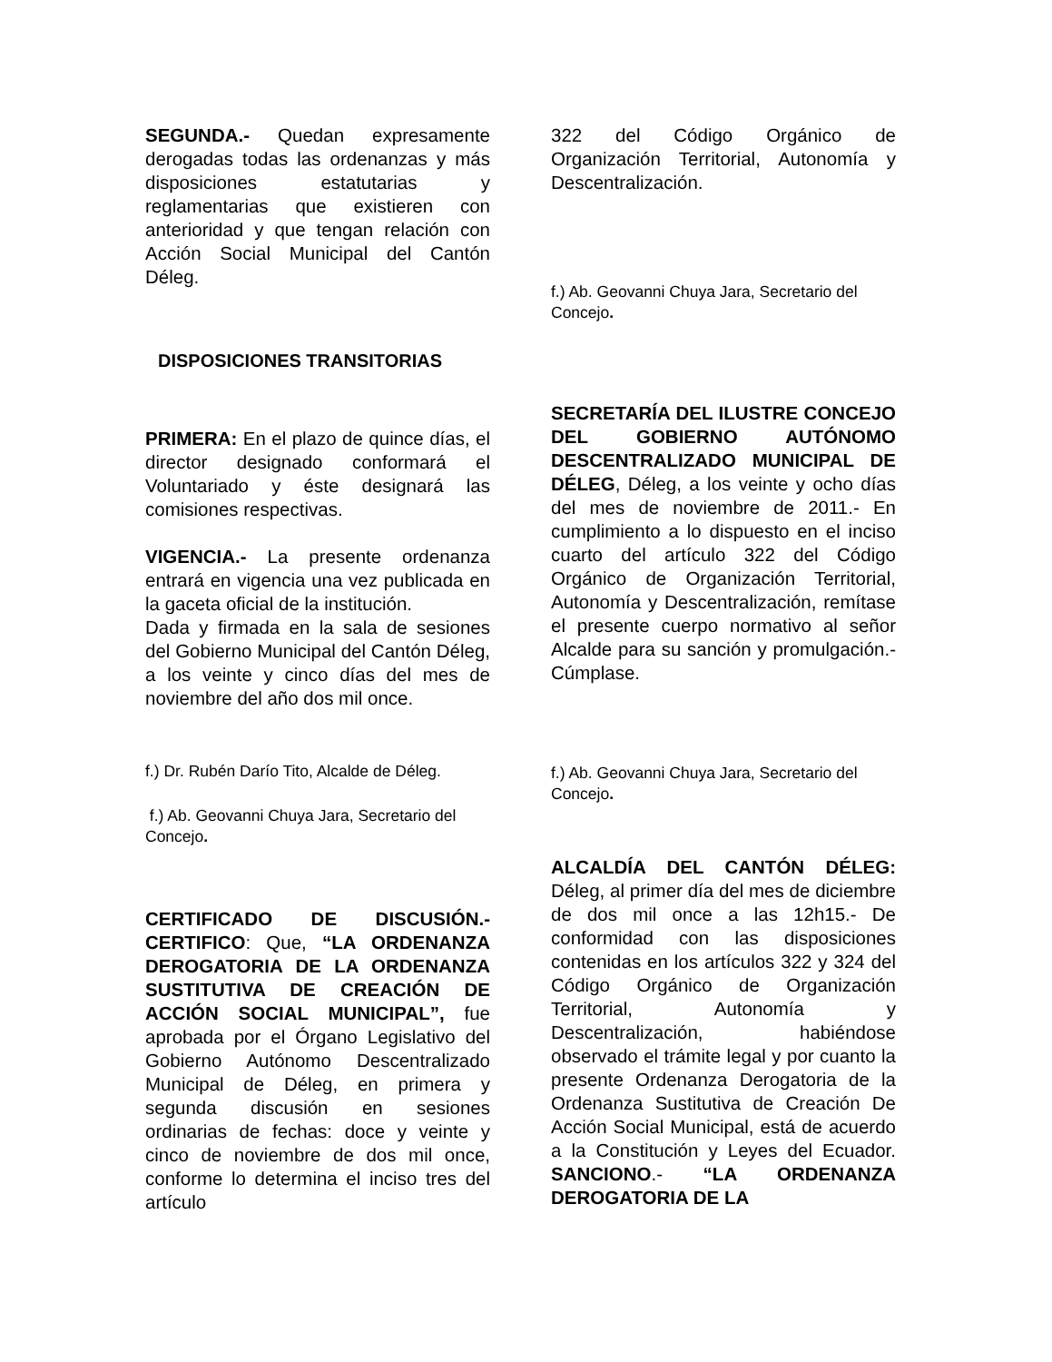SEGUNDA.- Quedan expresamente derogadas todas las ordenanzas y más disposiciones estatutarias y reglamentarias que existieren con anterioridad y que tengan relación con Acción Social Municipal del Cantón Déleg.
DISPOSICIONES TRANSITORIAS
PRIMERA: En el plazo de quince días, el director designado conformará el Voluntariado y éste designará las comisiones respectivas.
VIGENCIA.- La presente ordenanza entrará en vigencia una vez publicada en la gaceta oficial de la institución.
Dada y firmada en la sala de sesiones del Gobierno Municipal del Cantón Déleg, a los veinte y cinco días del mes de noviembre del año dos mil once.
f.) Dr. Rubén Darío Tito, Alcalde de Déleg.
f.) Ab. Geovanni Chuya Jara, Secretario del Concejo.
CERTIFICADO DE DISCUSIÓN.- CERTIFICO: Que, “LA ORDENANZA DEROGATORIA DE LA ORDENANZA SUSTITUTIVA DE CREACIÓN DE ACCIÓN SOCIAL MUNICIPAL”, fue aprobada por el Órgano Legislativo del Gobierno Autónomo Descentralizado Municipal de Déleg, en primera y segunda discusión en sesiones ordinarias de fechas: doce y veinte y cinco de noviembre de dos mil once, conforme lo determina el inciso tres del artículo
322 del Código Orgánico de Organización Territorial, Autonomía y Descentralización.
f.) Ab. Geovanni Chuya Jara, Secretario del Concejo.
SECRETARÍA DEL ILUSTRE CONCEJO DEL GOBIERNO AUTÓNOMO DESCENTRALIZADO MUNICIPAL DE DÉLEG, Déleg, a los veinte y ocho días del mes de noviembre de 2011.- En cumplimiento a lo dispuesto en el inciso cuarto del artículo 322 del Código Orgánico de Organización Territorial, Autonomía y Descentralización, remítase el presente cuerpo normativo al señor Alcalde para su sanción y promulgación.- Cúmplase.
f.) Ab. Geovanni Chuya Jara, Secretario del Concejo.
ALCALDÍA DEL CANTÓN DÉLEG: Déleg, al primer día del mes de diciembre de dos mil once a las 12h15.- De conformidad con las disposiciones contenidas en los artículos 322 y 324 del Código Orgánico de Organización Territorial, Autonomía y Descentralización, habiéndose observado el trámite legal y por cuanto la presente Ordenanza Derogatoria de la Ordenanza Sustitutiva de Creación De Acción Social Municipal, está de acuerdo a la Constitución y Leyes del Ecuador. SANCIONO.- “LA ORDENANZA DEROGATORIA DE LA